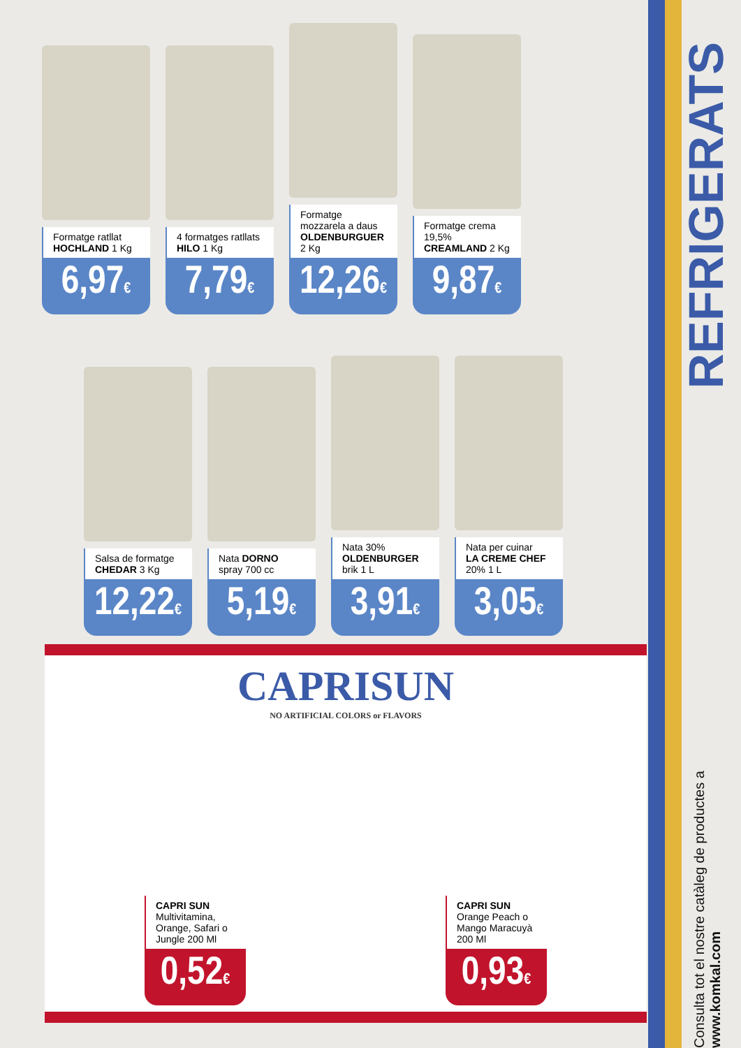REFRIGERATS
Consulta tot el nostre catàleg de productes a www.komkal.com
Formatge ratllat
HOCHLAND 1 Kg
6,97€
4 formatges ratllats
HILO 1 Kg
7,79€
Formatge mozzarela a daus OLDENBURGUER 2 Kg
12,26€
Formatge crema 19,5%
CREAMLAND 2 Kg
9,87€
Salsa de formatge
CHEDAR 3 Kg
12,22€
Nata DORNO
spray 700 cc
5,19€
Nata 30%
OLDENBURGER brik 1 L
3,91€
Nata per cuinar
LA CREME CHEF
20% 1 L
3,05€
CAPRISUN
NO ARTIFICIAL COLORS or FLAVORS
CAPRI SUN
Multivitamina, Orange, Safari o Jungle 200 Ml
0,52€
CAPRI SUN Orange Peach o Mango Maracuyà 200 Ml
0,93€